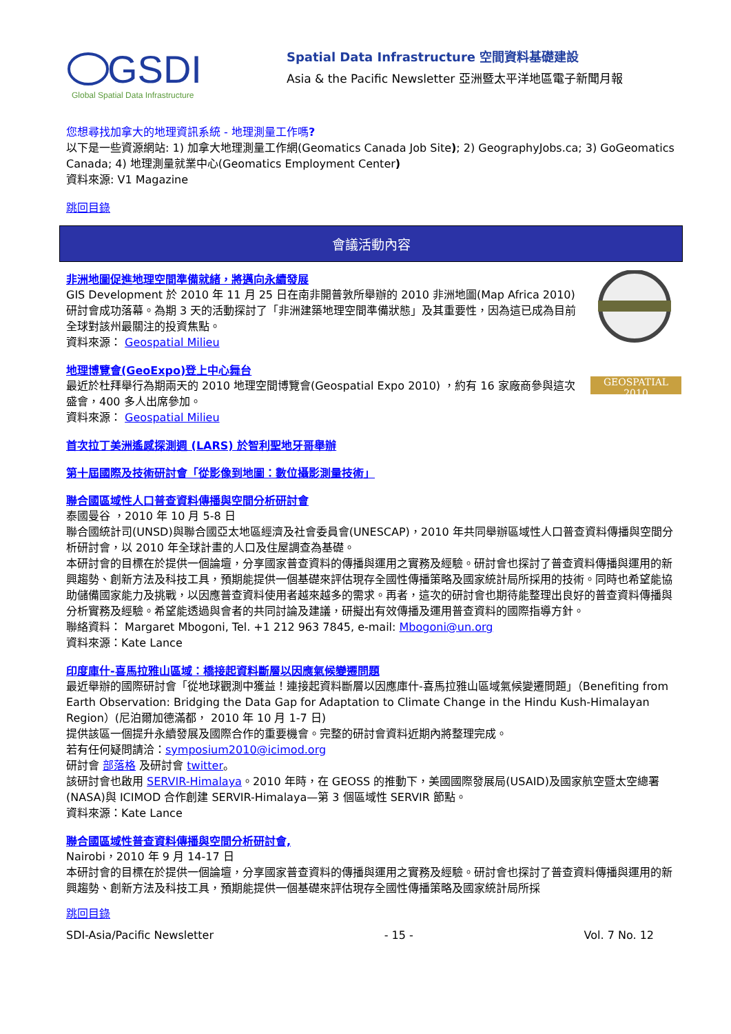GSDI
Global Spatial Data Infrastructure
Spatial Data Infrastructure 空間資料基礎建設
Asia & the Pacific Newsletter 亞洲暨太平洋地區電子新聞月報
您想尋找加拿大的地理資訊系統 - 地理測量工作嗎?
以下是一些資源網站: 1) 加拿大地理測量工作網(Geomatics Canada Job Site); 2) GeographyJobs.ca; 3) GoGeomatics Canada; 4) 地理測量就業中心(Geomatics Employment Center)
資料來源: V1 Magazine
跳回目錄
會議活動內容
非洲地圖促進地理空間準備就緒，將邁向永續發展
GIS Development 於 2010 年 11 月 25 日在南非開普敦所舉辦的 2010 非洲地圖(Map Africa 2010)研討會成功落幕。為期 3 天的活動探討了「非洲建築地理空間準備狀態」及其重要性，因為這已成為目前全球對該州最關注的投資焦點。
資料來源： Geospatial Milieu
地理博覽會(GeoExpo)登上中心舞台
最近於杜拜舉行為期兩天的 2010 地理空間博覽會(Geospatial Expo 2010) ，約有 16 家廠商參與這次盛會，400 多人出席參加。
資料來源： Geospatial Milieu
GEOSPATIAL 2010
首次拉丁美洲遙感探測週 (LARS) 於智利聖地牙哥舉辦
第十屆國際及技術研討會「從影像到地圖：數位攝影測量技術」
聯合國區域性人口普查資料傳播與空間分析研討會
泰國曼谷 ，2010 年 10 月 5-8 日
聯合國統計司(UNSD)與聯合國亞太地區經濟及社會委員會(UNESCAP)，2010 年共同舉辦區域性人口普查資料傳播與空間分析研討會，以 2010 年全球計畫的人口及住屋調查為基礎。
本研討會的目標在於提供一個論壇，分享國家普查資料的傳播與運用之實務及經驗。研討會也探討了普查資料傳播與運用的新興趨勢、創新方法及科技工具，預期能提供一個基礎來評估現存全國性傳播策略及國家統計局所採用的技術。同時也希望能協助儲備國家能力及挑戰，以因應普查資料使用者越來越多的需求。再者，這次的研討會也期待能整理出良好的普查資料傳播與分析實務及經驗。希望能透過與會者的共同討論及建議，研擬出有效傳播及運用普查資料的國際指導方針。
聯絡資料： Margaret Mbogoni, Tel. +1 212 963 7845, e-mail: Mbogoni@un.org
資料來源：Kate Lance
印度庫什-喜馬拉雅山區域：橋接起資料斷層以因應氣候變遷問題
最近舉辦的國際研討會「從地球觀測中獲益！連接起資料斷層以因應庫什-喜馬拉雅山區域氣候變遷問題」（Benefiting from Earth Observation: Bridging the Data Gap for Adaptation to Climate Change in the Hindu Kush-Himalayan Region）(尼泊爾加德滿都， 2010 年 10 月 1-7 日)
提供該區一個提升永續發展及國際合作的重要機會。完整的研討會資料近期內將整理完成。
若有任何疑問請洽：symposium2010@icimod.org
研討會 部落格 及研討會 twitter。
該研討會也啟用 SERVIR-Himalaya。2010 年時，在 GEOSS 的推動下，美國國際發展局(USAID)及國家航空暨太空總署(NASA)與 ICIMOD 合作創建 SERVIR-Himalaya—第 3 個區域性 SERVIR 節點。
資料來源：Kate Lance
聯合國區域性普查資料傳播與空間分析研討會,
Nairobi，2010 年 9 月 14-17 日
本研討會的目標在於提供一個論壇，分享國家普查資料的傳播與運用之實務及經驗。研討會也探討了普查資料傳播與運用的新興趨勢、創新方法及科技工具，預期能提供一個基礎來評估現存全國性傳播策略及國家統計局所採
跳回目錄
SDI-Asia/Pacific Newsletter - 15 - Vol. 7 No. 12